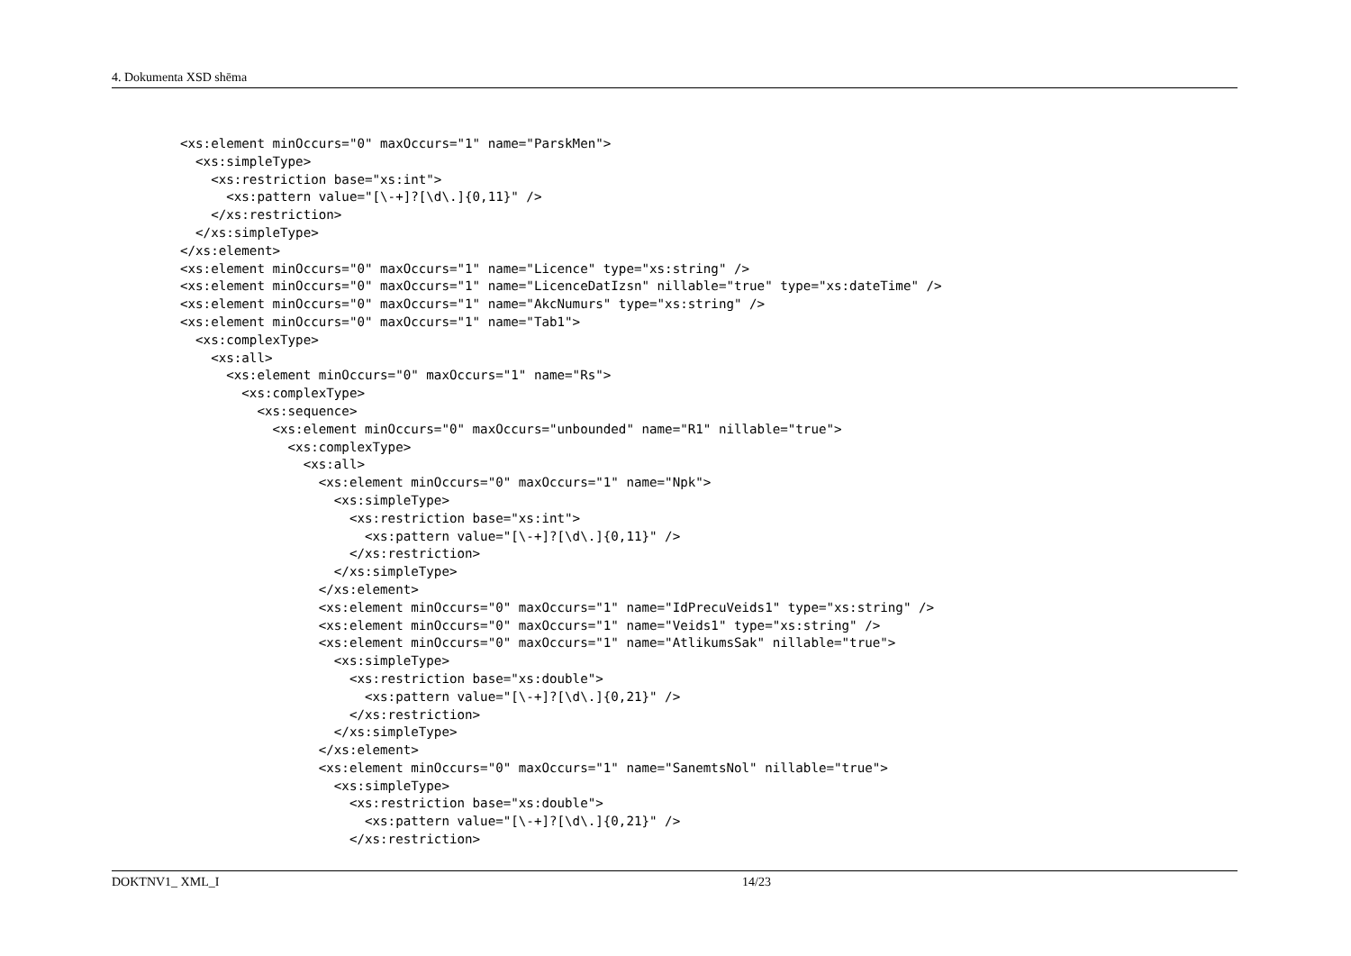4. Dokumenta XSD shēma
<xs:element minOccurs="0" maxOccurs="1" name="ParskMen">
  <xs:simpleType>
    <xs:restriction base="xs:int">
      <xs:pattern value="[\-+]?[\d\.]{0,11}" />
    </xs:restriction>
  </xs:simpleType>
</xs:element>
<xs:element minOccurs="0" maxOccurs="1" name="Licence" type="xs:string" />
<xs:element minOccurs="0" maxOccurs="1" name="LicenceDatIzsn" nillable="true" type="xs:dateTime" />
<xs:element minOccurs="0" maxOccurs="1" name="AkcNumurs" type="xs:string" />
<xs:element minOccurs="0" maxOccurs="1" name="Tab1">
  <xs:complexType>
    <xs:all>
      <xs:element minOccurs="0" maxOccurs="1" name="Rs">
        <xs:complexType>
          <xs:sequence>
            <xs:element minOccurs="0" maxOccurs="unbounded" name="R1" nillable="true">
              <xs:complexType>
                <xs:all>
                  <xs:element minOccurs="0" maxOccurs="1" name="Npk">
                    <xs:simpleType>
                      <xs:restriction base="xs:int">
                        <xs:pattern value="[\-+]?[\d\.]{0,11}" />
                      </xs:restriction>
                    </xs:simpleType>
                  </xs:element>
                  <xs:element minOccurs="0" maxOccurs="1" name="IdPrecuVeids1" type="xs:string" />
                  <xs:element minOccurs="0" maxOccurs="1" name="Veids1" type="xs:string" />
                  <xs:element minOccurs="0" maxOccurs="1" name="AtlikumsSak" nillable="true">
                    <xs:simpleType>
                      <xs:restriction base="xs:double">
                        <xs:pattern value="[\-+]?[\d\.]{0,21}" />
                      </xs:restriction>
                    </xs:simpleType>
                  </xs:element>
                  <xs:element minOccurs="0" maxOccurs="1" name="SanemtsNol" nillable="true">
                    <xs:simpleType>
                      <xs:restriction base="xs:double">
                        <xs:pattern value="[\-+]?[\d\.]{0,21}" />
                      </xs:restriction>
DOKTNV1_ XML_I 14/23